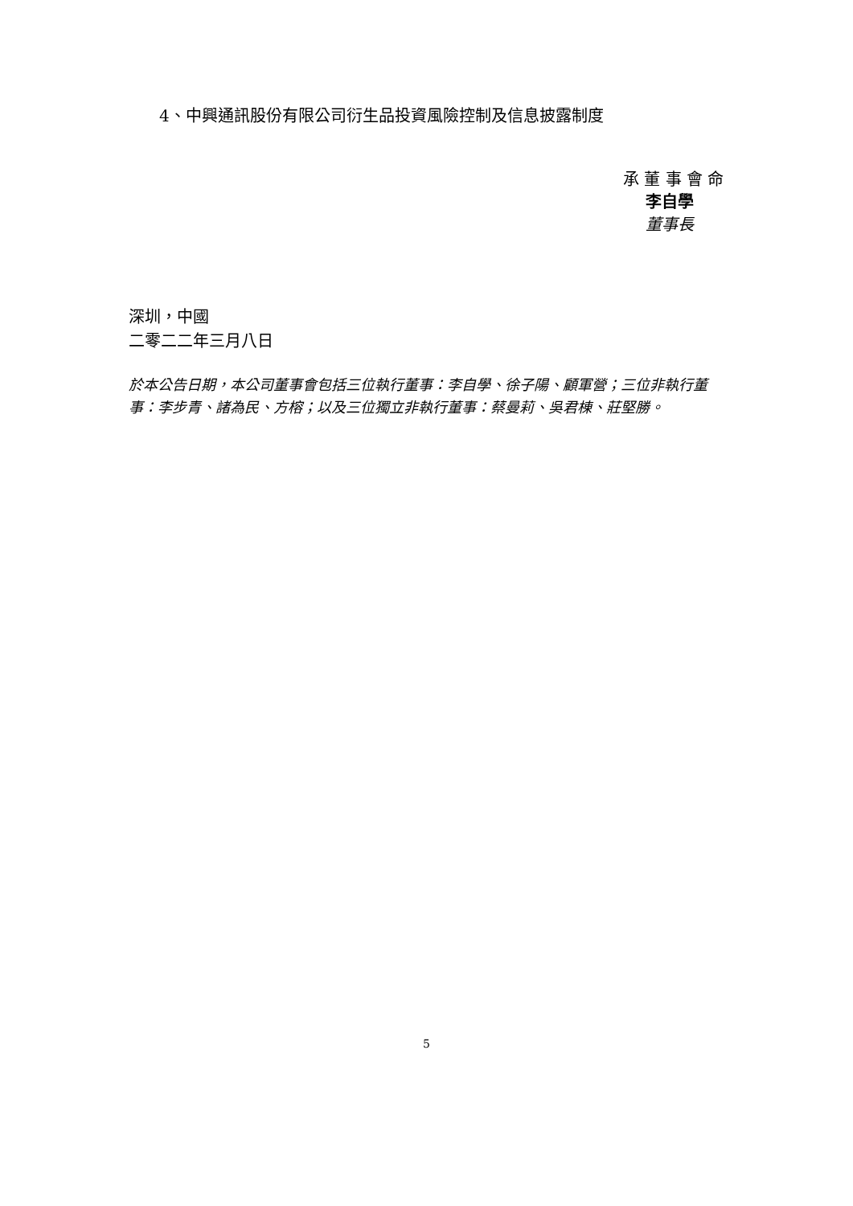4、中興通訊股份有限公司衍生品投資風險控制及信息披露制度
承 董 事 會 命
李自學
董事長
深圳，中國
二零二二年三月八日
於本公告日期，本公司董事會包括三位執行董事：李自學、徐子陽、顧軍營；三位非執行董事：李步青、諸為民、方榕；以及三位獨立非執行董事：蔡曼莉、吳君棟、莊堅勝。
5